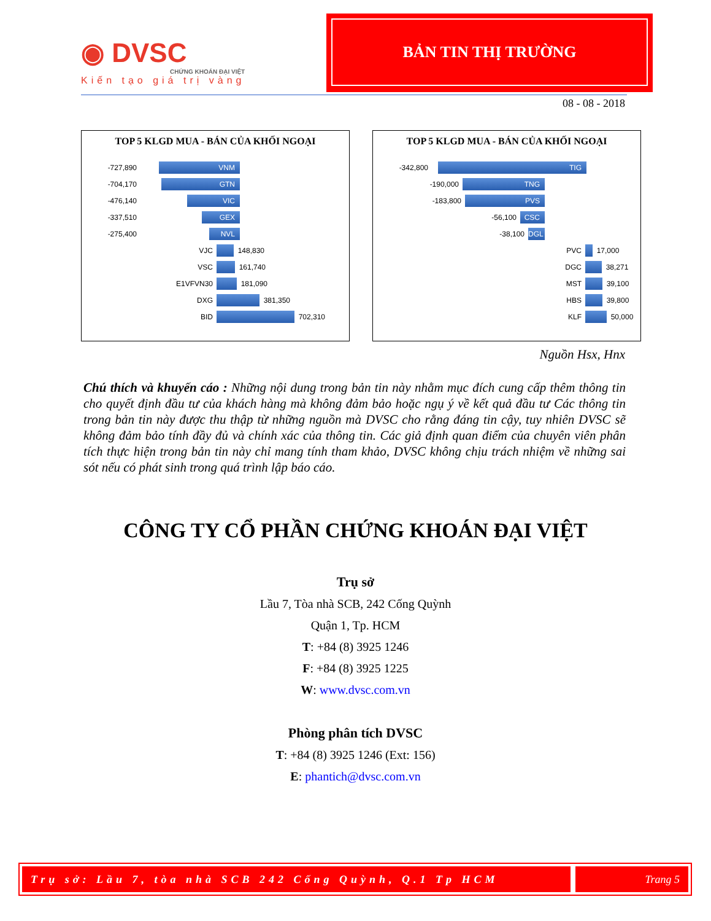◉ DVSC
CHỨNG KHOÁN ĐẠI VIỆT
Kiến tạo giá trị vàng
BẢN TIN THỊ TRƯỜNG
08 - 08 - 2018
TOP 5 KLGD MUA - BÁN CỦA KHỐI NGOẠI
-727,890
VNM
-704,170
GTN
-476,140
VIC
-337,510
GEX
-275,400
NVL
VJC
148,830
VSC
161,740
E1VFVN30
181,090
DXG
381,350
BID
702,310
TOP 5 KLGD MUA - BÁN CỦA KHỐI NGOẠI
-342,800
TIG
-190,000
TNG
-183,800
PVS
-56,100
CSC
-38,100
DGL
PVC
17,000
DGC
38,271
MST
39,100
HBS
39,800
KLF
50,000
Nguồn Hsx, Hnx
Chú thích và khuyến cáo : Những nội dung trong bản tin này nhằm mục đích cung cấp thêm thông tin cho quyết định đầu tư của khách hàng mà không đảm bảo hoặc ngụ ý về kết quả đầu tư Các thông tin trong bản tin này được thu thập từ những nguồn mà DVSC cho rằng đáng tin cậy, tuy nhiên DVSC sẽ không đảm bảo tính đầy đủ và chính xác của thông tin. Các giả định quan điểm của chuyên viên phân tích thực hiện trong bản tin này chỉ mang tính tham khảo, DVSC không chịu trách nhiệm về những sai sót nếu có phát sinh trong quá trình lập báo cáo.
CÔNG TY CỔ PHẦN CHỨNG KHOÁN ĐẠI VIỆT
Trụ sở
Lầu 7, Tòa nhà SCB, 242 Cống Quỳnh
Quận 1, Tp. HCM
T: +84 (8) 3925 1246
F: +84 (8) 3925 1225
W: www.dvsc.com.vn
Phòng phân tích DVSC
T: +84 (8) 3925 1246 (Ext: 156)
E: phantich@dvsc.com.vn
Trụ sở: Lầu 7, tòa nhà SCB 242 Cống Quỳnh, Q.1 Tp HCM
Trang 5